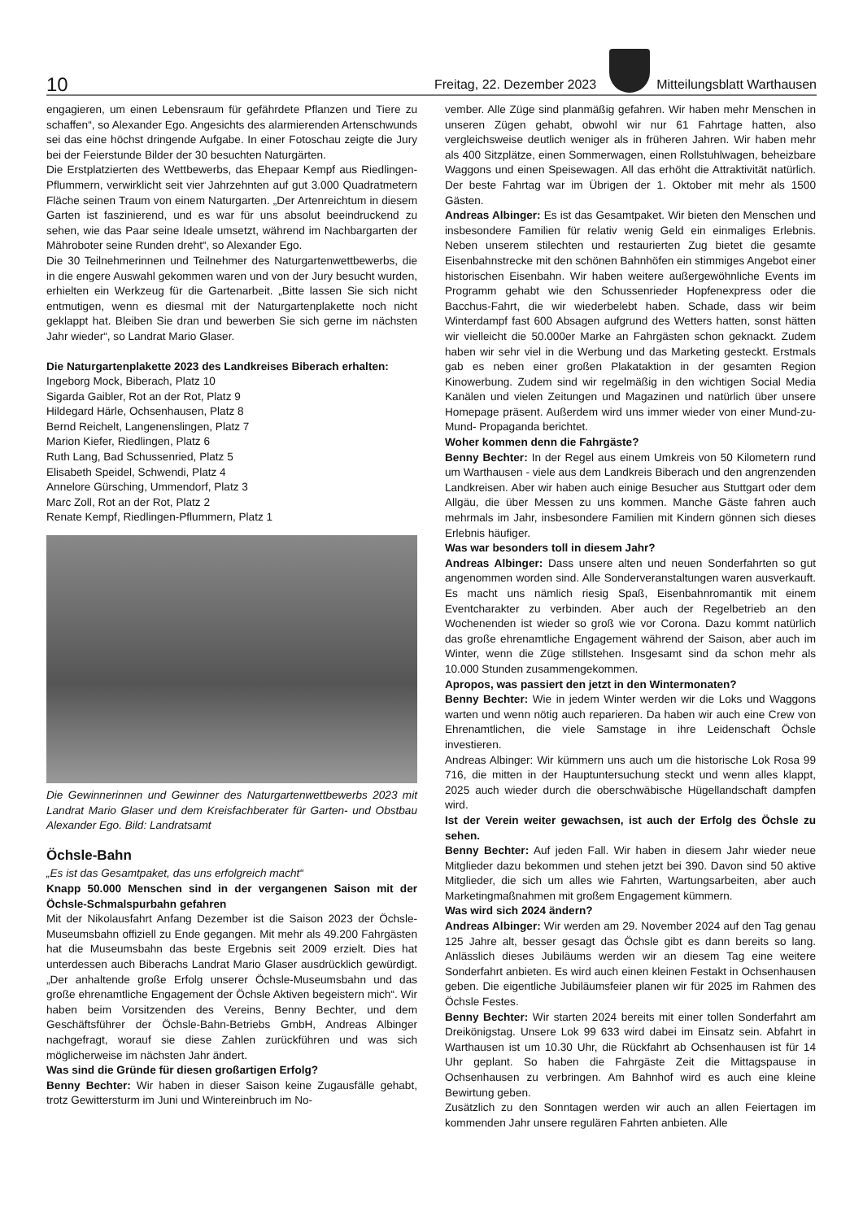10 Freitag, 22. Dezember 2023
Mitteilungsblatt Warthausen
engagieren, um einen Lebensraum für gefährdete Pflanzen und Tiere zu schaffen“, so Alexander Ego. Angesichts des alarmierenden Artenschwunds sei das eine höchst dringende Aufgabe. In einer Fotoschau zeigte die Jury bei der Feierstunde Bilder der 30 besuchten Naturgärten.
Die Erstplatzierten des Wettbewerbs, das Ehepaar Kempf aus Riedlingen-Pflummern, verwirklicht seit vier Jahrzehnten auf gut 3.000 Quadratmetern Fläche seinen Traum von einem Naturgarten. „Der Artenreichtum in diesem Garten ist faszinierend, und es war für uns absolut beeindruckend zu sehen, wie das Paar seine Ideale umsetzt, während im Nachbargarten der Mähroboter seine Runden dreht“, so Alexander Ego.
Die 30 Teilnehmerinnen und Teilnehmer des Naturgartenwettbewerbs, die in die engere Auswahl gekommen waren und von der Jury besucht wurden, erhielten ein Werkzeug für die Gartenarbeit. „Bitte lassen Sie sich nicht entmutigen, wenn es diesmal mit der Naturgartenplakette noch nicht geklappt hat. Bleiben Sie dran und bewerben Sie sich gerne im nächsten Jahr wieder“, so Landrat Mario Glaser.
Die Naturgartenplakette 2023 des Landkreises Biberach erhalten:
Ingeborg Mock, Biberach, Platz 10
Sigarda Gaibler, Rot an der Rot, Platz 9
Hildegard Härle, Ochsenhausen, Platz 8
Bernd Reichelt, Langenenslingen, Platz 7
Marion Kiefer, Riedlingen, Platz 6
Ruth Lang, Bad Schussenried, Platz 5
Elisabeth Speidel, Schwendi, Platz 4
Annelore Gürsching, Ummendorf, Platz 3
Marc Zoll, Rot an der Rot, Platz 2
Renate Kempf, Riedlingen-Pflummern, Platz 1
Die Gewinnerinnen und Gewinner des Naturgartenwettbewerbs 2023 mit Landrat Mario Glaser und dem Kreisfachberater für Garten- und Obstbau Alexander Ego. Bild: Landratsamt
Öchsle-Bahn
„Es ist das Gesamtpaket, das uns erfolgreich macht“
Knapp 50.000 Menschen sind in der vergangenen Saison mit der Öchsle-Schmalspurbahn gefahren
Mit der Nikolausfahrt Anfang Dezember ist die Saison 2023 der Öchsle-Museumsbahn offiziell zu Ende gegangen. Mit mehr als 49.200 Fahrgästen hat die Museumsbahn das beste Ergebnis seit 2009 erzielt. Dies hat unterdessen auch Biberachs Landrat Mario Glaser ausdrücklich gewürdigt. „Der anhaltende große Erfolg unserer Öchsle-Museumsbahn und das große ehrenamtliche Engagement der Öchsle Aktiven begeistern mich“. Wir haben beim Vorsitzenden des Vereins, Benny Bechter, und dem Geschäftsführer der Öchsle-Bahn-Betriebs GmbH, Andreas Albinger nachgefragt, worauf sie diese Zahlen zurückführen und was sich möglicherweise im nächsten Jahr ändert.
Was sind die Gründe für diesen großartigen Erfolg?
Benny Bechter: Wir haben in dieser Saison keine Zugausfälle gehabt, trotz Gewittersturm im Juni und Wintereinbruch im No-
vember. Alle Züge sind planmäßig gefahren. Wir haben mehr Menschen in unseren Zügen gehabt, obwohl wir nur 61 Fahrtage hatten, also vergleichsweise deutlich weniger als in früheren Jahren. Wir haben mehr als 400 Sitzplätze, einen Sommerwagen, einen Rollstuhlwagen, beheizbare Waggons und einen Speisewagen. All das erhöht die Attraktivität natürlich. Der beste Fahrtag war im Übrigen der 1. Oktober mit mehr als 1500 Gästen.
Andreas Albinger: Es ist das Gesamtpaket. Wir bieten den Menschen und insbesondere Familien für relativ wenig Geld ein einmaliges Erlebnis. Neben unserem stilechten und restaurierten Zug bietet die gesamte Eisenbahnstrecke mit den schönen Bahnhöfen ein stimmiges Angebot einer historischen Eisenbahn. Wir haben weitere außergewöhnliche Events im Programm gehabt wie den Schussenrieder Hopfenexpress oder die Bacchus-Fahrt, die wir wiederbelebt haben. Schade, dass wir beim Winterdampf fast 600 Absagen aufgrund des Wetters hatten, sonst hätten wir vielleicht die 50.000er Marke an Fahrgästen schon geknackt. Zudem haben wir sehr viel in die Werbung und das Marketing gesteckt. Erstmals gab es neben einer großen Plakataktion in der gesamten Region Kinowerbung. Zudem sind wir regelmäßig in den wichtigen Social Media Kanälen und vielen Zeitungen und Magazinen und natürlich über unsere Homepage präsent. Außerdem wird uns immer wieder von einer Mund-zu-Mund- Propaganda berichtet.
Woher kommen denn die Fahrgäste?
Benny Bechter: In der Regel aus einem Umkreis von 50 Kilometern rund um Warthausen - viele aus dem Landkreis Biberach und den angrenzenden Landkreisen. Aber wir haben auch einige Besucher aus Stuttgart oder dem Allgäu, die über Messen zu uns kommen. Manche Gäste fahren auch mehrmals im Jahr, insbesondere Familien mit Kindern gönnen sich dieses Erlebnis häufiger.
Was war besonders toll in diesem Jahr?
Andreas Albinger: Dass unsere alten und neuen Sonderfahrten so gut angenommen worden sind. Alle Sonderveranstaltungen waren ausverkauft. Es macht uns nämlich riesig Spaß, Eisenbahnromantik mit einem Eventcharakter zu verbinden. Aber auch der Regelbetrieb an den Wochenenden ist wieder so groß wie vor Corona. Dazu kommt natürlich das große ehrenamtliche Engagement während der Saison, aber auch im Winter, wenn die Züge stillstehen. Insgesamt sind da schon mehr als 10.000 Stunden zusammengekommen.
Apropos, was passiert den jetzt in den Wintermonaten?
Benny Bechter: Wie in jedem Winter werden wir die Loks und Waggons warten und wenn nötig auch reparieren. Da haben wir auch eine Crew von Ehrenamtlichen, die viele Samstage in ihre Leidenschaft Öchsle investieren.
Andreas Albinger: Wir kümmern uns auch um die historische Lok Rosa 99 716, die mitten in der Hauptuntersuchung steckt und wenn alles klappt, 2025 auch wieder durch die oberschwäbische Hügellandschaft dampfen wird.
Ist der Verein weiter gewachsen, ist auch der Erfolg des Öchsle zu sehen.
Benny Bechter: Auf jeden Fall. Wir haben in diesem Jahr wieder neue Mitglieder dazu bekommen und stehen jetzt bei 390. Davon sind 50 aktive Mitglieder, die sich um alles wie Fahrten, Wartungsarbeiten, aber auch Marketingmaßnahmen mit großem Engagement kümmern.
Was wird sich 2024 ändern?
Andreas Albinger: Wir werden am 29. November 2024 auf den Tag genau 125 Jahre alt, besser gesagt das Öchsle gibt es dann bereits so lang. Anlässlich dieses Jubiläums werden wir an diesem Tag eine weitere Sonderfahrt anbieten. Es wird auch einen kleinen Festakt in Ochsenhausen geben. Die eigentliche Jubiläumsfeier planen wir für 2025 im Rahmen des Öchsle Festes.
Benny Bechter: Wir starten 2024 bereits mit einer tollen Sonderfahrt am Dreikönigstag. Unsere Lok 99 633 wird dabei im Einsatz sein. Abfahrt in Warthausen ist um 10.30 Uhr, die Rückfahrt ab Ochsenhausen ist für 14 Uhr geplant. So haben die Fahrgäste Zeit die Mittagspause in Ochsenhausen zu verbringen. Am Bahnhof wird es auch eine kleine Bewirtung geben.
Zusätzlich zu den Sonntagen werden wir auch an allen Feiertagen im kommenden Jahr unsere regulären Fahrten anbieten. Alle